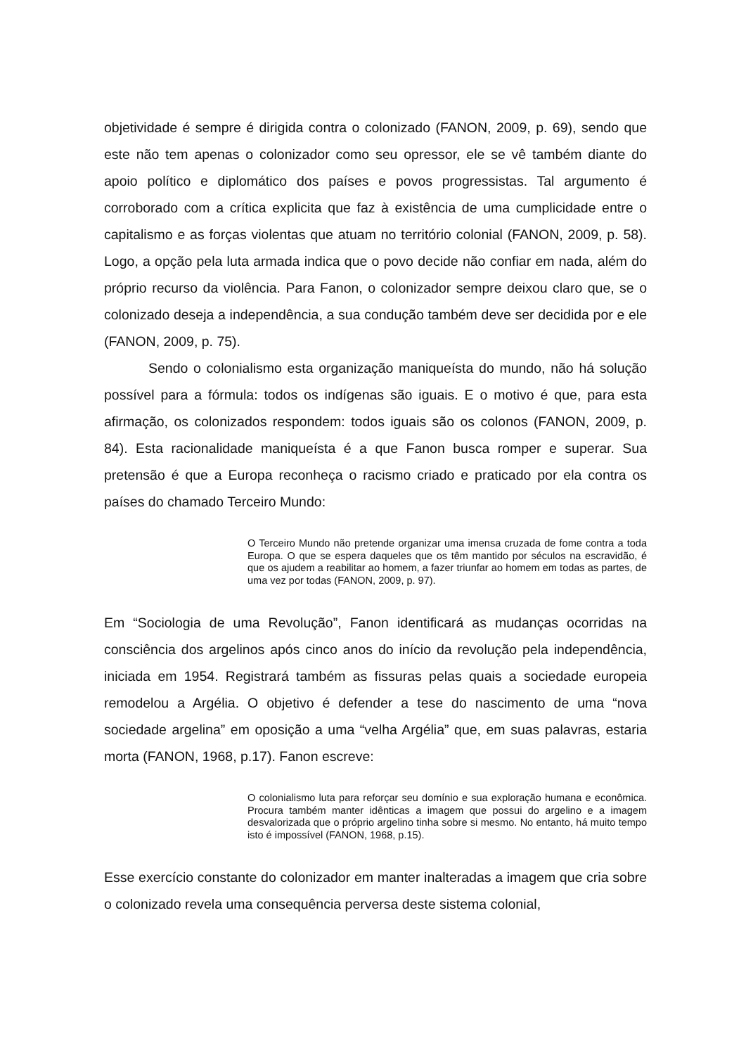objetividade é sempre é dirigida contra o colonizado (FANON, 2009, p. 69), sendo que este não tem apenas o colonizador como seu opressor, ele se vê também diante do apoio político e diplomático dos países e povos progressistas. Tal argumento é corroborado com a crítica explicita que faz à existência de uma cumplicidade entre o capitalismo e as forças violentas que atuam no território colonial (FANON, 2009, p. 58). Logo, a opção pela luta armada indica que o povo decide não confiar em nada, além do próprio recurso da violência. Para Fanon, o colonizador sempre deixou claro que, se o colonizado deseja a independência, a sua condução também deve ser decidida por e ele (FANON, 2009, p. 75).
Sendo o colonialismo esta organização maniqueísta do mundo, não há solução possível para a fórmula: todos os indígenas são iguais. E o motivo é que, para esta afirmação, os colonizados respondem: todos iguais são os colonos (FANON, 2009, p. 84). Esta racionalidade maniqueísta é a que Fanon busca romper e superar. Sua pretensão é que a Europa reconheça o racismo criado e praticado por ela contra os países do chamado Terceiro Mundo:
O Terceiro Mundo não pretende organizar uma imensa cruzada de fome contra a toda Europa. O que se espera daqueles que os têm mantido por séculos na escravidão, é que os ajudem a reabilitar ao homem, a fazer triunfar ao homem em todas as partes, de uma vez por todas (FANON, 2009, p. 97).
Em “Sociologia de uma Revolução”, Fanon identificará as mudanças ocorridas na consciência dos argelinos após cinco anos do início da revolução pela independência, iniciada em 1954. Registrará também as fissuras pelas quais a sociedade europeia remodelou a Argélia. O objetivo é defender a tese do nascimento de uma “nova sociedade argelina” em oposição a uma “velha Argélia” que, em suas palavras, estaria morta (FANON, 1968, p.17). Fanon escreve:
O colonialismo luta para reforçar seu domínio e sua exploração humana e econômica. Procura também manter idênticas a imagem que possui do argelino e a imagem desvalorizada que o próprio argelino tinha sobre si mesmo. No entanto, há muito tempo isto é impossível (FANON, 1968, p.15).
Esse exercício constante do colonizador em manter inalteradas a imagem que cria sobre o colonizado revela uma consequência perversa deste sistema colonial,